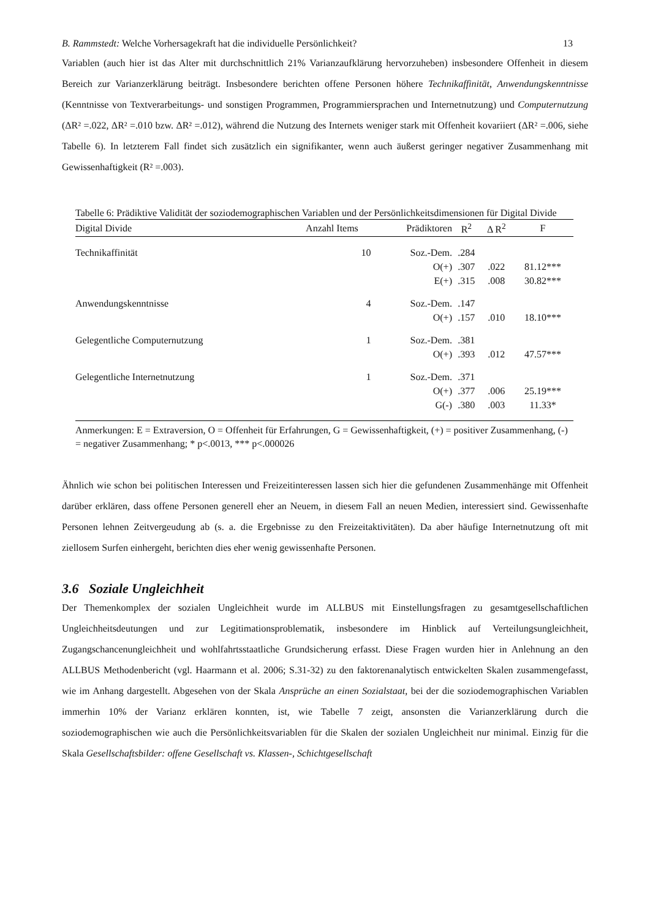B. Rammstedt: Welche Vorhersagekraft hat die individuelle Persönlichkeit? 13
Variablen (auch hier ist das Alter mit durchschnittlich 21% Varianzaufklärung hervorzuheben) insbesondere Offenheit in diesem Bereich zur Varianzerklärung beiträgt. Insbesondere berichten offene Personen höhere Technikaffinität, Anwendungskenntnisse (Kenntnisse von Textverarbeitungs- und sonstigen Programmen, Programmiersprachen und Internetnutzung) und Computernutzung (ΔR² =.022, ΔR² =.010 bzw. ΔR² =.012), während die Nutzung des Internets weniger stark mit Offenheit kovariiert (ΔR² =.006, siehe Tabelle 6). In letzterem Fall findet sich zusätzlich ein signifikanter, wenn auch äußerst geringer negativer Zusammenhang mit Gewissenhaftigkeit (R² =.003).
Tabelle 6: Prädiktive Validität der soziodemographischen Variablen und der Persönlichkeitsdimensionen für Digital Divide
| Digital Divide | Anzahl Items | Prädiktoren | R<sup>2</sup> | Δ R<sup>2</sup> | F |
| --- | --- | --- | --- | --- | --- |
| Technikaffinität | 10 | Soz.-Dem. | .284 | | |
| | | O(+) | .307 | .022 | 81.12*** |
| | | E(+) | .315 | .008 | 30.82*** |
| Anwendungskenntnisse | 4 | Soz.-Dem. | .147 | | |
| | | O(+) | .157 | .010 | 18.10*** |
| Gelegentliche Computernutzung | 1 | Soz.-Dem. | .381 | | |
| | | O(+) | .393 | .012 | 47.57*** |
| Gelegentliche Internetnutzung | 1 | Soz.-Dem. | .371 | | |
| | | O(+) | .377 | .006 | 25.19*** |
| | | G(-) | .380 | .003 | 11.33* |
Anmerkungen: E = Extraversion, O = Offenheit für Erfahrungen, G = Gewissenhaftigkeit, (+) = positiver Zusammenhang, (-) = negativer Zusammenhang; * p<.0013, *** p<.000026
Ähnlich wie schon bei politischen Interessen und Freizeitinteressen lassen sich hier die gefundenen Zusammenhänge mit Offenheit darüber erklären, dass offene Personen generell eher an Neuem, in diesem Fall an neuen Medien, interessiert sind. Gewissenhafte Personen lehnen Zeitvergeudung ab (s. a. die Ergebnisse zu den Freizeitaktivitäten). Da aber häufige Internetnutzung oft mit ziellosem Surfen einhergeht, berichten dies eher wenig gewissenhafte Personen.
3.6 Soziale Ungleichheit
Der Themenkomplex der sozialen Ungleichheit wurde im ALLBUS mit Einstellungsfragen zu gesamtgesellschaftlichen Ungleichheitsdeutungen und zur Legitimationsproblematik, insbesondere im Hinblick auf Verteilungsungleichheit, Zugangschancenungleichheit und wohlfahrtsstaatliche Grundsicherung erfasst. Diese Fragen wurden hier in Anlehnung an den ALLBUS Methodenbericht (vgl. Haarmann et al. 2006; S.31-32) zu den faktorenanalytisch entwickelten Skalen zusammengefasst, wie im Anhang dargestellt. Abgesehen von der Skala Ansprüche an einen Sozialstaat, bei der die soziodemographischen Variablen immerhin 10% der Varianz erklären konnten, ist, wie Tabelle 7 zeigt, ansonsten die Varianzerklärung durch die soziodemographischen wie auch die Persönlichkeitsvariablen für die Skalen der sozialen Ungleichheit nur minimal. Einzig für die Skala Gesellschaftsbilder: offene Gesellschaft vs. Klassen-, Schichtgesellschaft